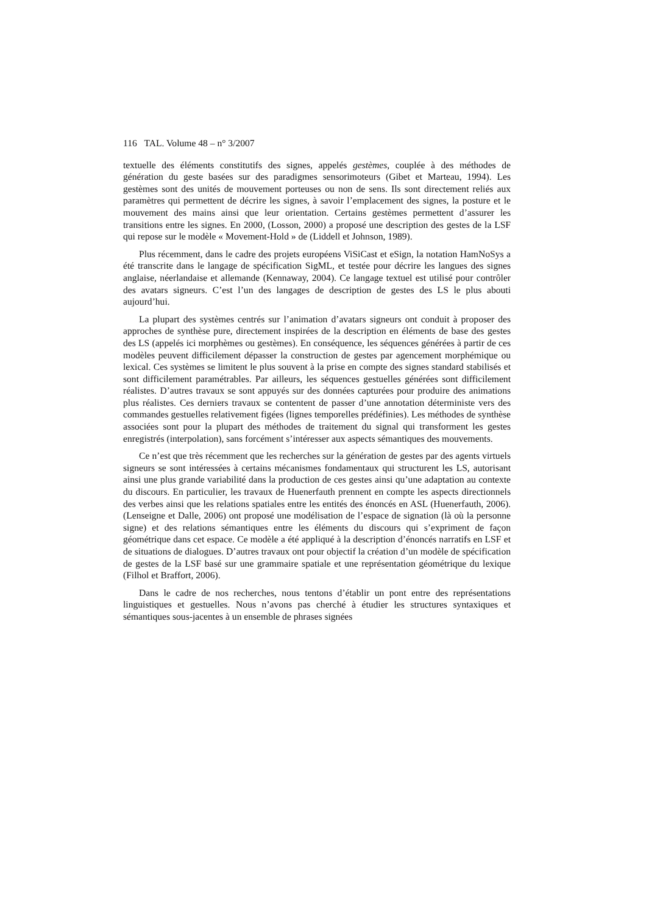116 TAL. Volume 48 – n° 3/2007
textuelle des éléments constitutifs des signes, appelés gestèmes, couplée à des méthodes de génération du geste basées sur des paradigmes sensorimoteurs (Gibet et Marteau, 1994). Les gestèmes sont des unités de mouvement porteuses ou non de sens. Ils sont directement reliés aux paramètres qui permettent de décrire les signes, à savoir l’emplacement des signes, la posture et le mouvement des mains ainsi que leur orientation. Certains gestèmes permettent d’assurer les transitions entre les signes. En 2000, (Losson, 2000) a proposé une description des gestes de la LSF qui repose sur le modèle « Movement-Hold » de (Liddell et Johnson, 1989).
Plus récemment, dans le cadre des projets européens ViSiCast et eSign, la notation HamNoSys a été transcrite dans le langage de spécification SigML, et testée pour décrire les langues des signes anglaise, néerlandaise et allemande (Kennaway, 2004). Ce langage textuel est utilisé pour contrôler des avatars signeurs. C’est l’un des langages de description de gestes des LS le plus abouti aujourd’hui.
La plupart des systèmes centrés sur l’animation d’avatars signeurs ont conduit à proposer des approches de synthèse pure, directement inspirées de la description en éléments de base des gestes des LS (appelés ici morphèmes ou gestèmes). En conséquence, les séquences générées à partir de ces modèles peuvent difficilement dépasser la construction de gestes par agencement morphémique ou lexical. Ces systèmes se limitent le plus souvent à la prise en compte des signes standard stabilisés et sont difficilement paramétrables. Par ailleurs, les séquences gestuelles générées sont difficilement réalistes. D’autres travaux se sont appuyés sur des données capturées pour produire des animations plus réalistes. Ces derniers travaux se contentent de passer d’une annotation déterministe vers des commandes gestuelles relativement figées (lignes temporelles prédéfinies). Les méthodes de synthèse associées sont pour la plupart des méthodes de traitement du signal qui transforment les gestes enregistrés (interpolation), sans forcément s’intéresser aux aspects sémantiques des mouvements.
Ce n’est que très récemment que les recherches sur la génération de gestes par des agents virtuels signeurs se sont intéressées à certains mécanismes fondamentaux qui structurent les LS, autorisant ainsi une plus grande variabilité dans la production de ces gestes ainsi qu’une adaptation au contexte du discours. En particulier, les travaux de Huenerfauth prennent en compte les aspects directionnels des verbes ainsi que les relations spatiales entre les entités des énoncés en ASL (Huenerfauth, 2006). (Lenseigne et Dalle, 2006) ont proposé une modélisation de l’espace de signation (là où la personne signe) et des relations sémantiques entre les éléments du discours qui s’expriment de façon géométrique dans cet espace. Ce modèle a été appliqué à la description d’énoncés narratifs en LSF et de situations de dialogues. D’autres travaux ont pour objectif la création d’un modèle de spécification de gestes de la LSF basé sur une grammaire spatiale et une représentation géométrique du lexique (Filhol et Braffort, 2006).
Dans le cadre de nos recherches, nous tentons d’établir un pont entre des représentations linguistiques et gestuelles. Nous n’avons pas cherché à étudier les structures syntaxiques et sémantiques sous-jacentes à un ensemble de phrases signées